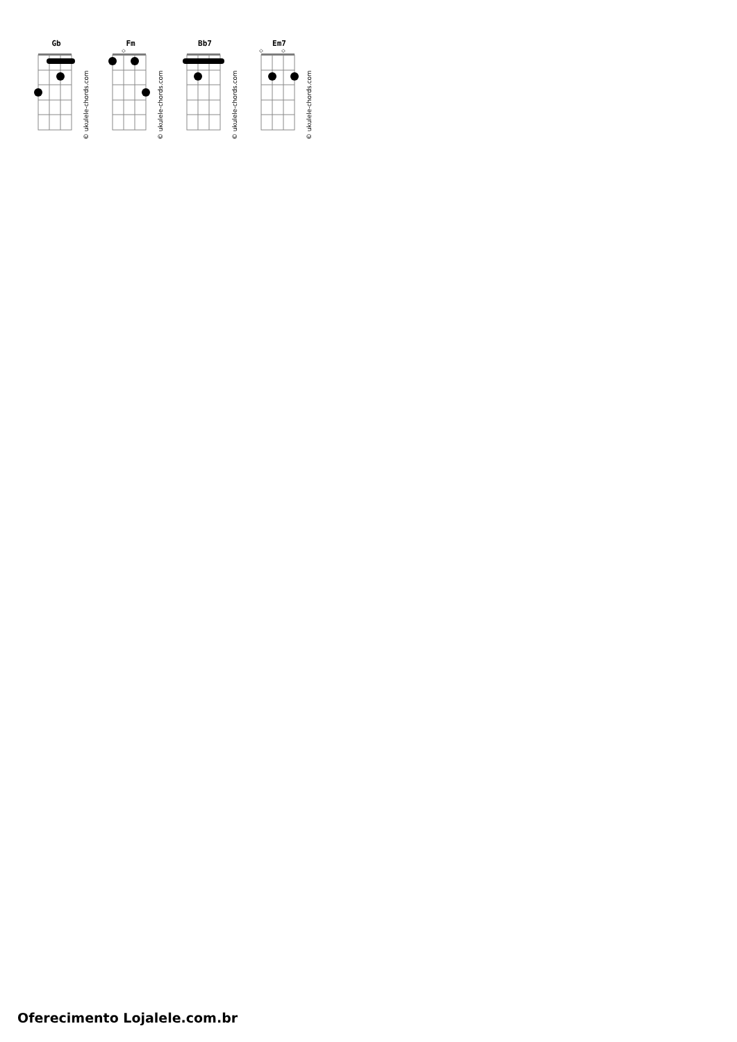Gb
© ukulele-chords.com
Fm
◇
© ukulele-chords.com
Bb7
© ukulele-chords.com
Em7
◇
◇
© ukulele-chords.com
Oferecimento Lojalele.com.br